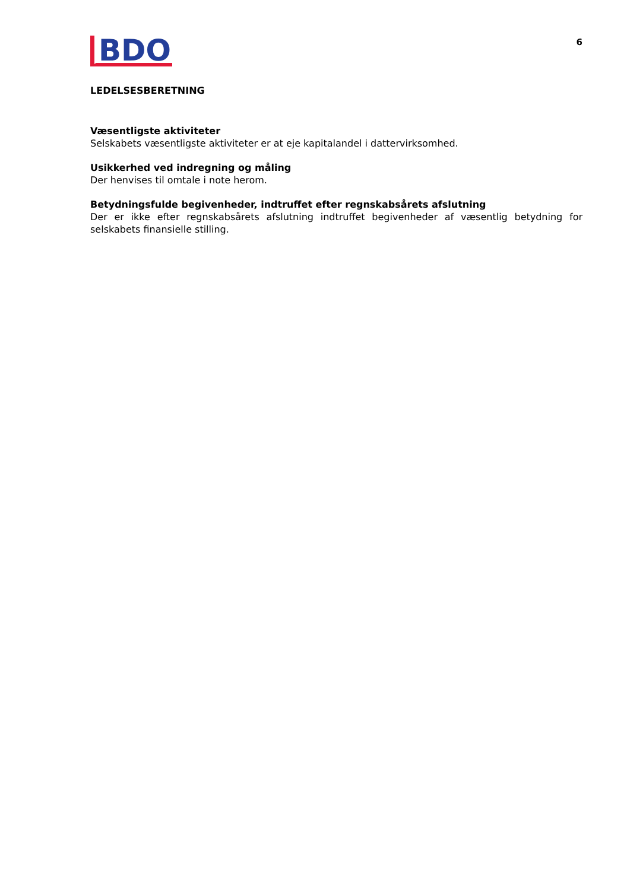BDO
6
LEDELSESBERETNING
Væsentligste aktiviteter
Selskabets væsentligste aktiviteter er at eje kapitalandel i dattervirksomhed.
Usikkerhed ved indregning og måling
Der henvises til omtale i note herom.
Betydningsfulde begivenheder, indtruffet efter regnskabsårets afslutning
Der er ikke efter regnskabsårets afslutning indtruffet begivenheder af væsentlig betydning for selskabets finansielle stilling.